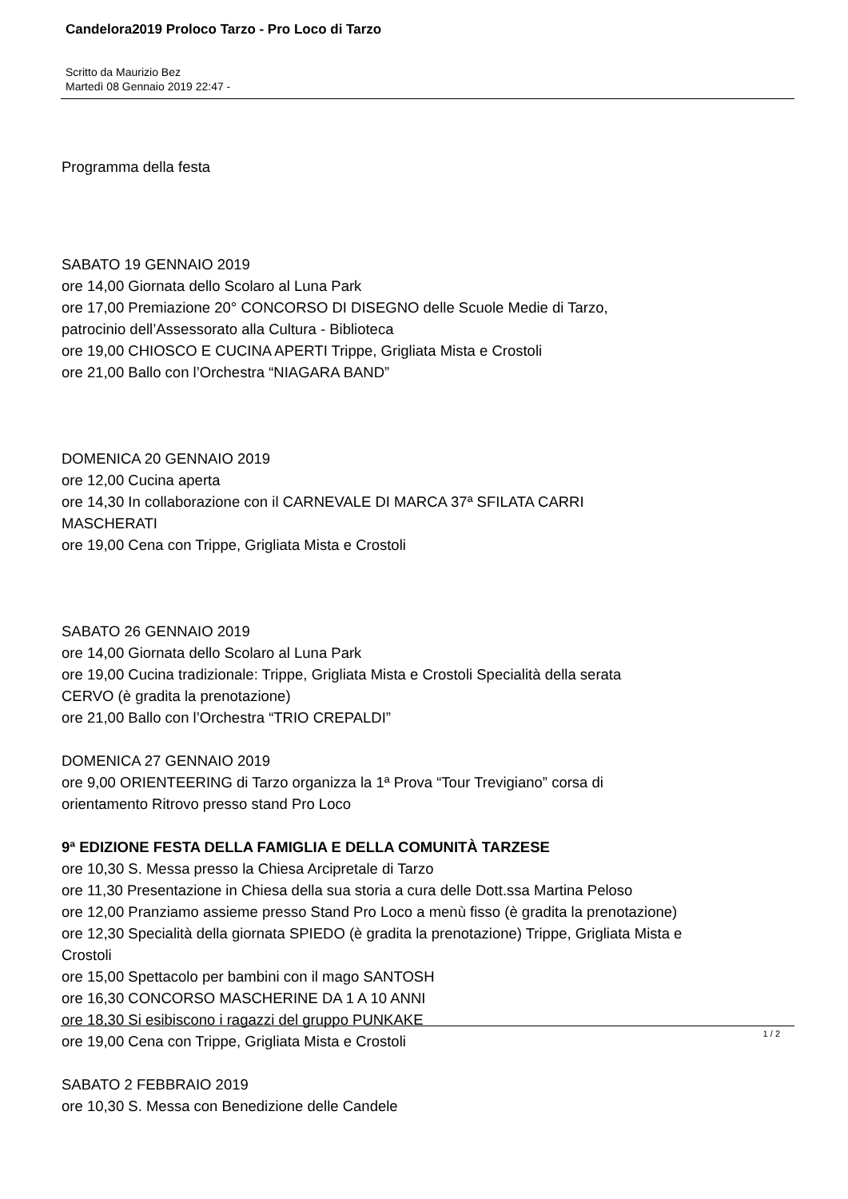Candelora2019 Proloco Tarzo - Pro Loco di Tarzo
Scritto da Maurizio Bez
Martedì 08 Gennaio 2019 22:47 -
Programma della festa
SABATO 19 GENNAIO 2019
ore 14,00 Giornata dello Scolaro al Luna Park
ore 17,00 Premiazione 20° CONCORSO DI DISEGNO delle Scuole Medie di Tarzo,
patrocinio dell’Assessorato alla Cultura - Biblioteca
ore 19,00 CHIOSCO E CUCINA APERTI Trippe, Grigliata Mista e Crostoli
ore 21,00 Ballo con l’Orchestra “NIAGARA BAND”
DOMENICA 20 GENNAIO 2019
ore 12,00 Cucina aperta
ore 14,30 In collaborazione con il CARNEVALE DI MARCA 37ª SFILATA CARRI
MASCHERATI
ore 19,00 Cena con Trippe, Grigliata Mista e Crostoli
SABATO 26 GENNAIO 2019
ore 14,00 Giornata dello Scolaro al Luna Park
ore 19,00 Cucina tradizionale: Trippe, Grigliata Mista e Crostoli Specialità della serata
CERVO (è gradita la prenotazione)
ore 21,00 Ballo con l’Orchestra “TRIO CREPALDI”
DOMENICA 27 GENNAIO 2019
ore 9,00 ORIENTEERING di Tarzo organizza la 1ª Prova “Tour Trevigiano” corsa di
orientamento Ritrovo presso stand Pro Loco
9ª EDIZIONE FESTA DELLA FAMIGLIA E DELLA COMUNITÀ TARZESE
ore 10,30 S. Messa presso la Chiesa Arcipretale di Tarzo
ore 11,30 Presentazione in Chiesa della sua storia a cura delle Dott.ssa Martina Peloso
ore 12,00 Pranziamo assieme presso Stand Pro Loco a menù fisso (è gradita la prenotazione)
ore 12,30 Specialità della giornata SPIEDO (è gradita la prenotazione) Trippe, Grigliata Mista e
Crostoli
ore 15,00 Spettacolo per bambini con il mago SANTOSH
ore 16,30 CONCORSO MASCHERINE DA 1 A 10 ANNI
ore 18,30 Si esibiscono i ragazzi del gruppo PUNKAKE
ore 19,00 Cena con Trippe, Grigliata Mista e Crostoli
SABATO 2 FEBBRAIO 2019
ore 10,30 S. Messa con Benedizione delle Candele
1 / 2